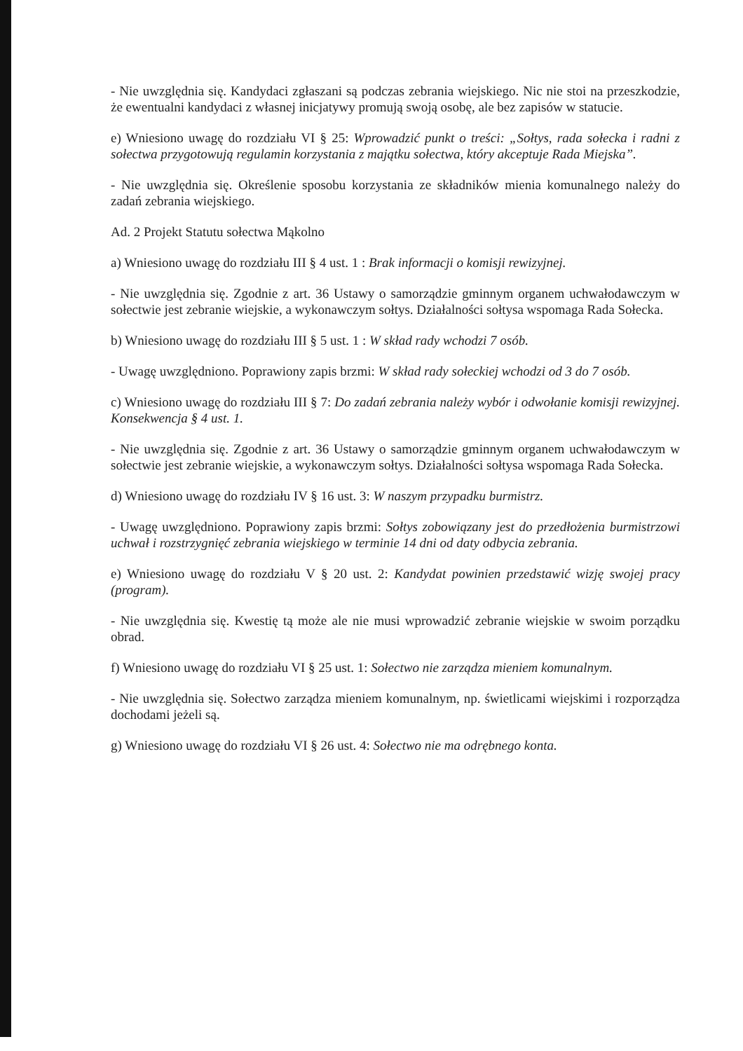- Nie uwzględnia się. Kandydaci zgłaszani są podczas zebrania wiejskiego. Nic nie stoi na przeszkodzie, że ewentualni kandydaci z własnej inicjatywy promują swoją osobę, ale bez zapisów w statucie.
e) Wniesiono uwagę do rozdziału VI § 25: Wprowadzić punkt o treści: „Sołtys, rada sołecka i radni z sołectwa przygotowują regulamin korzystania z majątku sołectwa, który akceptuje Rada Miejska”.
- Nie uwzględnia się. Określenie sposobu korzystania ze składników mienia komunalnego należy do zadań zebrania wiejskiego.
Ad. 2 Projekt Statutu sołectwa Mąkolno
a) Wniesiono uwagę do rozdziału III § 4 ust. 1 : Brak informacji o komisji rewizyjnej.
- Nie uwzględnia się. Zgodnie z art. 36 Ustawy o samorządzie gminnym organem uchwałodawczym w sołectwie jest zebranie wiejskie, a wykonawczym sołtys. Działalności sołtysa wspomaga Rada Sołecka.
b) Wniesiono uwagę do rozdziału III § 5 ust. 1 : W skład rady wchodzi 7 osób.
- Uwagę uwzględniono. Poprawiony zapis brzmi: W skład rady sołeckiej wchodzi od 3 do 7 osób.
c) Wniesiono uwagę do rozdziału III § 7: Do zadań zebrania należy wybór i odwołanie komisji rewizyjnej. Konsekwencja § 4 ust. 1.
- Nie uwzględnia się. Zgodnie z art. 36 Ustawy o samorządzie gminnym organem uchwałodawczym w sołectwie jest zebranie wiejskie, a wykonawczym sołtys. Działalności sołtysa wspomaga Rada Sołecka.
d) Wniesiono uwagę do rozdziału IV § 16 ust. 3: W naszym przypadku burmistrz.
- Uwagę uwzględniono. Poprawiony zapis brzmi: Sołtys zobowiązany jest do przedłożenia burmistrzowi uchwał i rozstrzygnięć zebrania wiejskiego w terminie 14 dni od daty odbycia zebrania.
e) Wniesiono uwagę do rozdziału V § 20 ust. 2: Kandydat powinien przedstawić wizję swojej pracy (program).
- Nie uwzględnia się. Kwestię tą może ale nie musi wprowadzić zebranie wiejskie w swoim porządku obrad.
f) Wniesiono uwagę do rozdziału VI § 25 ust. 1: Sołectwo nie zarządza mieniem komunalnym.
- Nie uwzględnia się. Sołectwo zarządza mieniem komunalnym, np. świetlicami wiejskimi i rozporządza dochodami jeżeli są.
g) Wniesiono uwagę do rozdziału VI § 26 ust. 4: Sołectwo nie ma odrębnego konta.